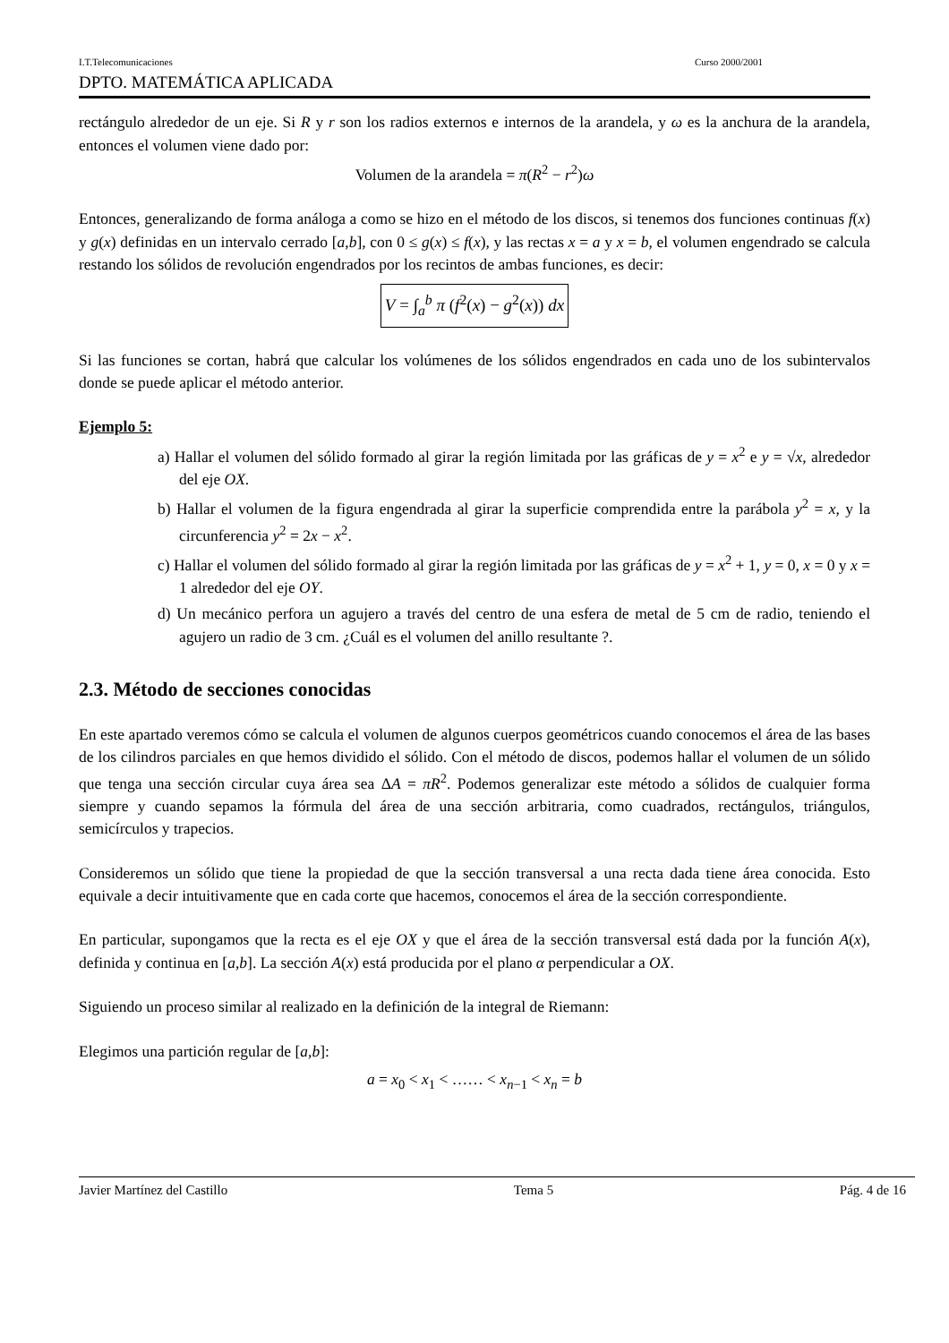I.T.Telecomunicaciones Curso 2000/2001
DPTO. MATEMÁTICA APLICADA
rectángulo alrededor de un eje. Si R y r son los radios externos e internos de la arandela, y ω es la anchura de la arandela, entonces el volumen viene dado por:
Volumen de la arandela = π(R<sup>2</sup> − r<sup>2</sup>)ω
Entonces, generalizando de forma análoga a como se hizo en el método de los discos, si tenemos dos funciones continuas f(x) y g(x) definidas en un intervalo cerrado [a,b], con 0 ≤ g(x) ≤ f(x), y las rectas x = a y x = b, el volumen engendrado se calcula restando los sólidos de revolución engendrados por los recintos de ambas funciones, es decir:
V = ∫<sub>a</sub><sup>b</sup> π (f<sup>2</sup>(x) − g<sup>2</sup>(x)) dx
Si las funciones se cortan, habrá que calcular los volúmenes de los sólidos engendrados en cada uno de los subintervalos donde se puede aplicar el método anterior.
Ejemplo 5:
a) Hallar el volumen del sólido formado al girar la región limitada por las gráficas de y = x<sup>2</sup> e y = √x, alrededor del eje OX.
b) Hallar el volumen de la figura engendrada al girar la superficie comprendida entre la parábola y<sup>2</sup> = x, y la circunferencia y<sup>2</sup> = 2x − x<sup>2</sup>.
c) Hallar el volumen del sólido formado al girar la región limitada por las gráficas de y = x<sup>2</sup> + 1, y = 0, x = 0 y x = 1 alrededor del eje OY.
d) Un mecánico perfora un agujero a través del centro de una esfera de metal de 5 cm de radio, teniendo el agujero un radio de 3 cm. ¿Cuál es el volumen del anillo resultante ?.
2.3. Método de secciones conocidas
En este apartado veremos cómo se calcula el volumen de algunos cuerpos geométricos cuando conocemos el área de las bases de los cilindros parciales en que hemos dividido el sólido. Con el método de discos, podemos hallar el volumen de un sólido que tenga una sección circular cuya área sea ΔA = πR<sup>2</sup>. Podemos generalizar este método a sólidos de cualquier forma siempre y cuando sepamos la fórmula del área de una sección arbitraria, como cuadrados, rectángulos, triángulos, semicírculos y trapecios.
Consideremos un sólido que tiene la propiedad de que la sección transversal a una recta dada tiene área conocida. Esto equivale a decir intuitivamente que en cada corte que hacemos, conocemos el área de la sección correspondiente.
En particular, supongamos que la recta es el eje OX y que el área de la sección transversal está dada por la función A(x), definida y continua en [a,b]. La sección A(x) está producida por el plano α perpendicular a OX.
Siguiendo un proceso similar al realizado en la definición de la integral de Riemann:
Elegimos una partición regular de [a,b]:
a = x<sub>0</sub> < x<sub>1</sub> < …… < x<sub>n−1</sub> < x<sub>n</sub> = b
Javier Martínez del Castillo Tema 5 Pág. 4 de 16